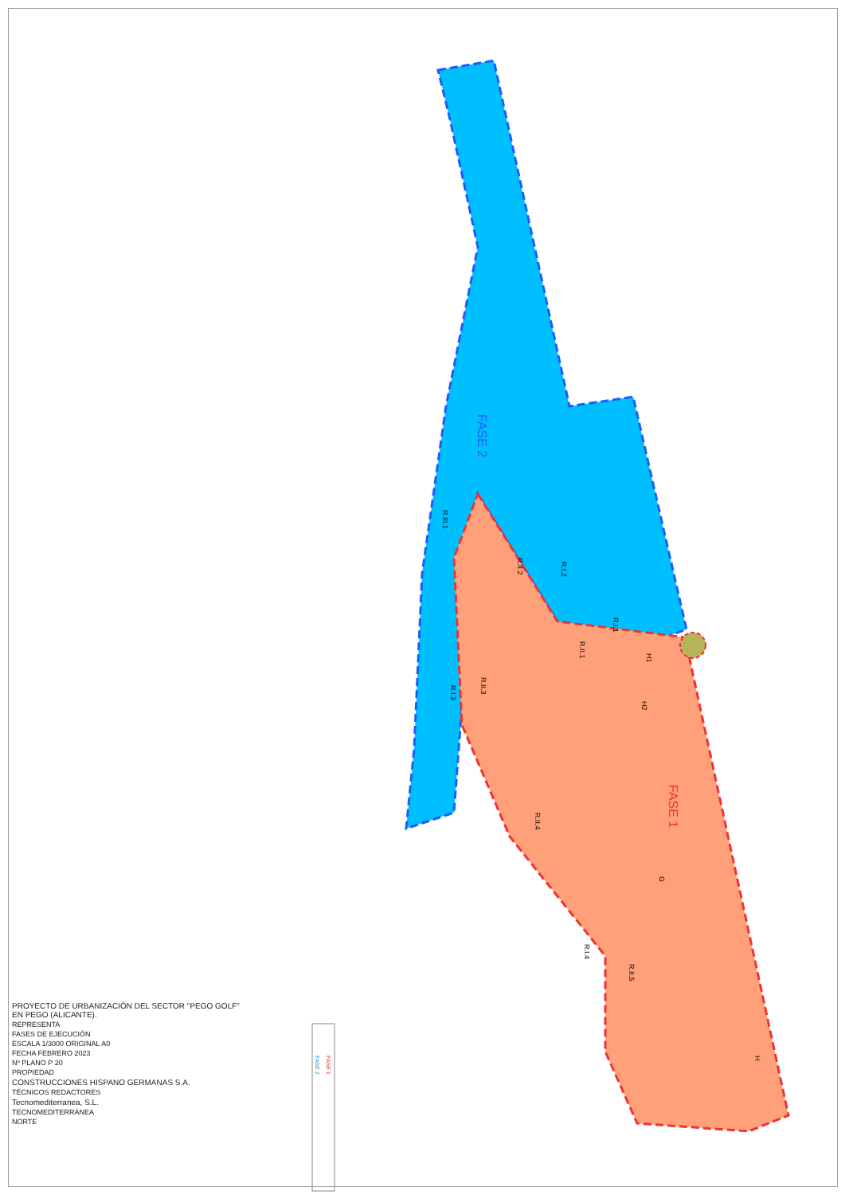FASE 2
FASE 1
R.III.1
R.II.2
R.I.2
R.I.1
R.II.1
H1
R.I.3
R.II.3
H2
R.II.4
G
R.I.4
R.II.5
H
FASE 1
FASE 2
PROYECTO DE URBANIZACIÓN DEL SECTOR "PEGO GOLF" EN PEGO (ALICANTE).
REPRESENTA
FASES DE EJECUCIÓN
ESCALA 1/3000 ORIGINAL A0
FECHA FEBRERO 2023
Nº PLANO P 20
PROPIEDAD
CONSTRUCCIONES HISPANO GERMANAS S.A.
TÉCNICOS REDACTORES
Tecnomediterranea, S.L.
TECNOMEDITERRÁNEA
NORTE